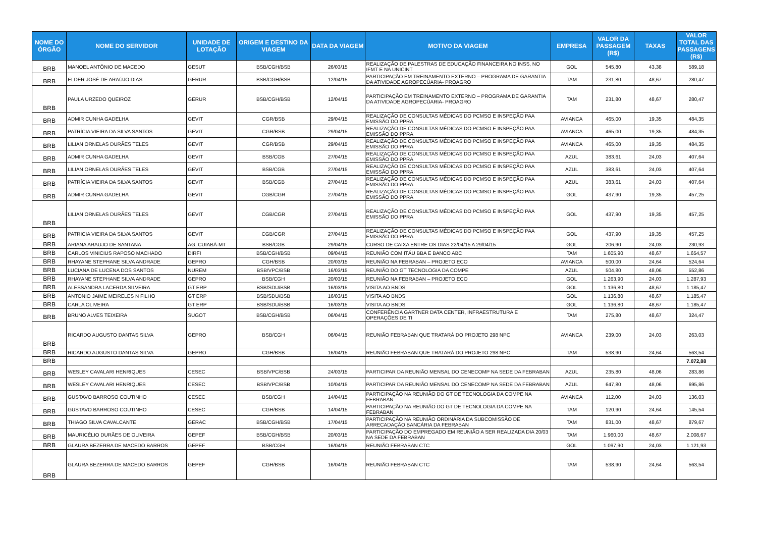| NOME DO ÓRGÃO | NOME DO SERVIDOR | UNIDADE DE LOTAÇÃO | ORIGEM E DESTINO DA VIAGEM | DATA DA VIAGEM | MOTIVO DA VIAGEM | EMPRESA | VALOR DA PASSAGEM (R$) | TAXAS | VALOR TOTAL DAS PASSAGENS (R$) |
| --- | --- | --- | --- | --- | --- | --- | --- | --- | --- |
| BRB | MANOEL ANTÔNIO DE MACEDO | GESUT | BSB/CGH/BSB | 26/03/15 | REALIZAÇÃO DE PALESTRAS DE EDUCAÇÃO FINANCEIRA NO INSS, NO IFMT E NA UNICINT | GOL | 545,80 | 43,38 | 589,18 |
| BRB | ELDER JOSÉ DE ARAÚJO DIAS | GERUR | BSB/CGH/BSB | 12/04/15 | PARTICIPAÇÃO EM TREINAMENTO EXTERNO – PROGRAMA DE GARANTIA DA ATIVIDADE AGROPECÚARIA- PROAGRO | TAM | 231,80 | 48,67 | 280,47 |
| BRB | PAULA URZEDO QUEIROZ | GERUR | BSB/CGH/BSB | 12/04/15 | PARTICIPAÇÃO EM TREINAMENTO EXTERNO – PROGRAMA DE GARANTIA DA ATIVIDADE AGROPECÚARIA- PROAGRO | TAM | 231,80 | 48,67 | 280,47 |
| BRB | ADMIR CUNHA GADELHA | GEVIT | CGR/BSB | 29/04/15 | REALIZAÇÃO DE CONSULTAS MÉDICAS DO PCMSO E INSPEÇÃO PAA EMISSÃO DO PPRA | AVIANCA | 465,00 | 19,35 | 484,35 |
| BRB | PATRÍCIA VIEIRA DA SILVA SANTOS | GEVIT | CGR/BSB | 29/04/15 | REALIZAÇÃO DE CONSULTAS MÉDICAS DO PCMSO E INSPEÇÃO PAA EMISSÃO DO PPRA | AVIANCA | 465,00 | 19,35 | 484,35 |
| BRB | LILIAN ORNELAS DURÃES TELES | GEVIT | CGR/BSB | 29/04/15 | REALIZAÇÃO DE CONSULTAS MÉDICAS DO PCMSO E INSPEÇÃO PAA EMISSÃO DO PPRA | AVIANCA | 465,00 | 19,35 | 484,35 |
| BRB | ADMIR CUNHA GADELHA | GEVIT | BSB/CGB | 27/04/15 | REALIZAÇÃO DE CONSULTAS MÉDICAS DO PCMSO E INSPEÇÃO PAA EMISSÃO DO PPRA | AZUL | 383,61 | 24,03 | 407,64 |
| BRB | LILIAN ORNELAS DURÃES TELES | GEVIT | BSB/CGB | 27/04/15 | REALIZAÇÃO DE CONSULTAS MÉDICAS DO PCMSO E INSPEÇÃO PAA EMISSÃO DO PPRA | AZUL | 383,61 | 24,03 | 407,64 |
| BRB | PATRÍCIA VIEIRA DA SILVA SANTOS | GEVIT | BSB/CGB | 27/04/15 | REALIZAÇÃO DE CONSULTAS MÉDICAS DO PCMSO E INSPEÇÃO PAA EMISSÃO DO PPRA | AZUL | 383,61 | 24,03 | 407,64 |
| BRB | ADMIR CUNHA GADELHA | GEVIT | CGB/CGR | 27/04/15 | REALIZAÇÃO DE CONSULTAS MÉDICAS DO PCMSO E INSPEÇÃO PAA EMISSÃO DO PPRA | GOL | 437,90 | 19,35 | 457,25 |
| BRB | LILIAN ORNELAS DURÃES TELES | GEVIT | CGB/CGR | 27/04/15 | REALIZAÇÃO DE CONSULTAS MÉDICAS DO PCMSO E INSPEÇÃO PAA EMISSÃO DO PPRA | GOL | 437,90 | 19,35 | 457,25 |
| BRB | PATRICIA VIEIRA DA SILVA SANTOS | GEVIT | CGB/CGR | 27/04/15 | REALIZAÇÃO DE CONSULTAS MÉDICAS DO PCMSO E INSPEÇÃO PAA EMISSÃO DO PPRA | GOL | 437,90 | 19,35 | 457,25 |
| BRB | ARIANA ARAUJO DE SANTANA | AG. CUIABÁ-MT | BSB/CGB | 29/04/15 | CURSO DE CAIXA ENTRE OS DIAS 22/04/15 A 29/04/15 | GOL | 206,90 | 24,03 | 230,93 |
| BRB | CARLOS VINICIUS RAPOSO MACHADO | DIRFI | BSB/CGH/BSB | 09/04/15 | REUNIÃO COM ITÁU BBA E BANCO ABC | TAM | 1.605,90 | 48,67 | 1.654,57 |
| BRB | RHAYANE STEPHANE SILVA ANDRADE | GEPRO | CGH/BSB | 20/03/15 | REUNIÃO NA FEBRABAN – PROJETO ECO | AVIANCA | 500,00 | 24,64 | 524,64 |
| BRB | LUCIANA DE LUCENA DOS SANTOS | NUREM | BSB/VPC/BSB | 16/03/15 | REUNIÃO DO GT TECNOLOGIA DA COMPE | AZUL | 504,80 | 48,06 | 552,86 |
| BRB | RHAYANE STEPHANE SILVA ANDRADE | GEPRO | BSB/CGH | 20/03/15 | REUNIÃO NA FEBRABAN – PROJETO ECO | GOL | 1.263,90 | 24,03 | 1.287,93 |
| BRB | ALESSANDRA LACERDA SILVEIRA | GT ERP | BSB/SDU/BSB | 16/03/15 | VISITA AO BNDS | GOL | 1.136,80 | 48,67 | 1.185,47 |
| BRB | ANTONIO JAIME MEIRELES N FILHO | GT ERP | BSB/SDU/BSB | 16/03/15 | VISITA AO BNDS | GOL | 1.136,80 | 48,67 | 1.185,47 |
| BRB | CARLA OLIVEIRA | GT ERP | BSB/SDU/BSB | 16/03/15 | VISITA AO BNDS | GOL | 1.136,80 | 48,67 | 1.185,47 |
| BRB | BRUNO ALVES TEIXEIRA | SUGOT | BSB/CGH/BSB | 06/04/15 | CONFERÊNCIA GARTNER DATA CENTER, INFRAESTRUTURA E OPERAÇÕES DE TI | TAM | 275,80 | 48,67 | 324,47 |
| BRB | RICARDO AUGUSTO DANTAS SILVA | GEPRO | BSB/CGH | 06/04/15 | REUNIÃO FEBRABAN QUE TRATARÁ DO PROJETO 298 NPC | AVIANCA | 239,00 | 24,03 | 263,03 |
| BRB | RICARDO AUGUSTO DANTAS SILVA | GEPRO | CGH/BSB | 16/04/15 | REUNIÃO FEBRABAN QUE TRATARÁ DO PROJETO 298 NPC | TAM | 538,90 | 24,64 | 563,54 |
| BRB | | | | | | | | | 7.072,88 |
| BRB | WESLEY CAVALARI HENRIQUES | CESEC | BSB/VPC/BSB | 24/03/15 | PARTICIPAR DA REUNIÃO MENSAL DO CENECOMP NA SEDE DA FEBRABAN | AZUL | 235,80 | 48,06 | 283,86 |
| BRB | WESLEY CAVALARI HENRIQUES | CESEC | BSB/VPC/BSB | 10/04/15 | PARTICIPAR DA REUNIÃO MENSAL DO CENECOMP NA SEDE DA FEBRABAN | AZUL | 647,80 | 48,06 | 695,86 |
| BRB | GUSTAVO BARROSO COUTINHO | CESEC | BSB/CGH | 14/04/15 | PARTICIPAÇÃO NA REUNIÃO DO GT DE TECNOLOGIA DA COMPE NA FEBRABAN | AVIANCA | 112,00 | 24,03 | 136,03 |
| BRB | GUSTAVO BARROSO COUTINHO | CESEC | CGH/BSB | 14/04/15 | PARTICIPAÇÃO NA REUNIÃO DO GT DE TECNOLOGIA DA COMPE NA FEBRABAN | TAM | 120,90 | 24,64 | 145,54 |
| BRB | THIAGO SILVA CAVALCANTE | GERAC | BSB/CGH/BSB | 17/04/15 | PARTICIPAÇÃO NA REUNIÃO ORDINÁRIA DA SUBCOMISSÃO DE ARRECADAÇÃO BANCÁRIA DA FEBRABAN | TAM | 831,00 | 48,67 | 879,67 |
| BRB | MAURICÉLIO DURÃES DE OLIVEIRA | GEPEF | BSB/CGH/BSB | 20/03/15 | PARTICIPAÇÃO DO EMPREGADO EM REUNIÃO A SER REALIZADA DIA 20/03 NA SEDE DA FEBRABAN | TAM | 1.960,00 | 48,67 | 2.008,67 |
| BRB | GLAURA BEZERRA DE MACEDO BARROS | GEPEF | BSB/CGH | 16/04/15 | REUNIÃO FEBRABAN CTC | GOL | 1.097,90 | 24,03 | 1.121,93 |
| BRB | GLAURA BEZERRA DE MACEDO BARROS | GEPEF | CGH/BSB | 16/04/15 | REUNIÃO FEBRABAN CTC | TAM | 538,90 | 24,64 | 563,54 |